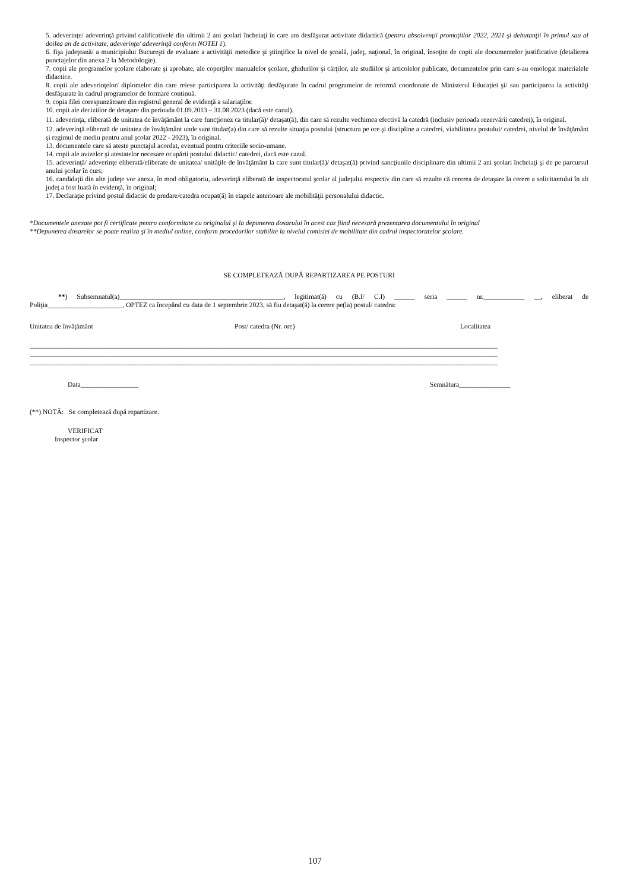5. adeverinţe/ adeverinţă privind calificativele din ultimii 2 ani şcolari încheiaţi în care am desfăşurat activitate didactică (pentru absolvenţii promoţiilor 2022, 2021 şi debutanţii în primul sau al doilea an de activitate, adeverinţe/ adeverinţă conform NOTEI 1).
6. fişa judeţeană/ a municipiului Bucureşti de evaluare a activităţii metodice şi ştiinţifice la nivel de şcoală, judeţ, naţional, în original, însoţite de copii ale documentelor justificative (detalierea punctajelor din anexa 2 la Metodologie).
7. copii ale programelor şcolare elaborate şi aprobate, ale coperţilor manualelor şcolare, ghidurilor şi cărţilor, ale studiilor şi articolelor publicate, documentelor prin care s-au omologat materialele didactice.
8. copii ale adeverinţelor/ diplomelor din care reiese participarea la activităţi desfăşurate în cadrul programelor de reformă coordonate de Ministerul Educației şi/ sau participarea la activităţi desfăşurate în cadrul programelor de formare continuă.
9. copia filei corespunzătoare din registrul general de evidenţă a salariaţilor.
10. copii ale deciziilor de detaşare din perioada 01.09.2013 – 31.08.2023 (dacă este cazul).
11. adeverinţa, eliberată de unitatea de învăţământ la care funcţionez ca titular(ă)/ detaşat(ă), din care să rezulte vechimea efectivă la catedră (inclusiv perioada rezervării catedrei), în original.
12. adeverinţă eliberată de unitatea de învăţământ unde sunt titular(a) din care să rezulte situaţia postului (structura pe ore şi discipline a catedrei, viabilitatea postului/ catedrei, nivelul de învăţământ şi regimul de mediu pentru anul şcolar 2022 - 2023), în original.
13. documentele care să ateste punctajul acordat, eventual pentru criteriile socio-umane.
14. copii ale avizelor şi atestatelor necesare ocupării postului didactic/ catedrei, dacă este cazul.
15. adeverinţă/ adeverinţe eliberată/eliberate de unitatea/ unităţile de învăţământ la care sunt titular(ă)/ detaşat(ă) privind sancţiunile disciplinare din ultimii 2 ani şcolari încheiaţi şi de pe parcursul anului şcolar în curs;
16. candidaţii din alte judeţe vor anexa, în mod obligatoriu, adeverinţă eliberată de inspectoratul şcolar al judeţului respectiv din care să rezulte că cererea de detaşare la cerere a solicitantului în alt judeţ a fost luată în evidenţă, în original;
17. Declaraţie privind postul didactic de predare/catedra ocupat(ă) în etapele anterioare ale mobilităţii personalului didactic.
*Documentele anexate pot fi certificate pentru conformitate cu originalul şi la depunerea dosarului în acest caz fiind necesară prezentarea documentului în original
**Depunerea dosarelor se poate realiza şi în mediul online, conform procedurilor stabilite la nivelul comisiei de mobilitate din cadrul inspectoratelor şcolare.
SE COMPLETEAZĂ DUPĂ REPARTIZAREA PE POSTURI
**) Subsemnatul(a)________________________________________________, legitimat(ă) cu (B.I/ C.I) ______ seria ______ nr.____________ __, eliberat de Poliţia______________________, OPTEZ ca începând cu data de 1 septembrie 2023, să fiu detaşat(ă) la cerere pe(la) postul/ catedra:
Unitatea de învăţământ Post/ catedra (Nr. ore) Localitatea
_________________________________________________________________________________________________________________________________________
_________________________________________________________________________________________________________________________________________
_________________________________________________________________________________________________________________________________________
Data_________________ Semnătura_______________
(**) NOTĂ: Se completează după repartizare.
VERIFICAT
Inspector şcolar
107